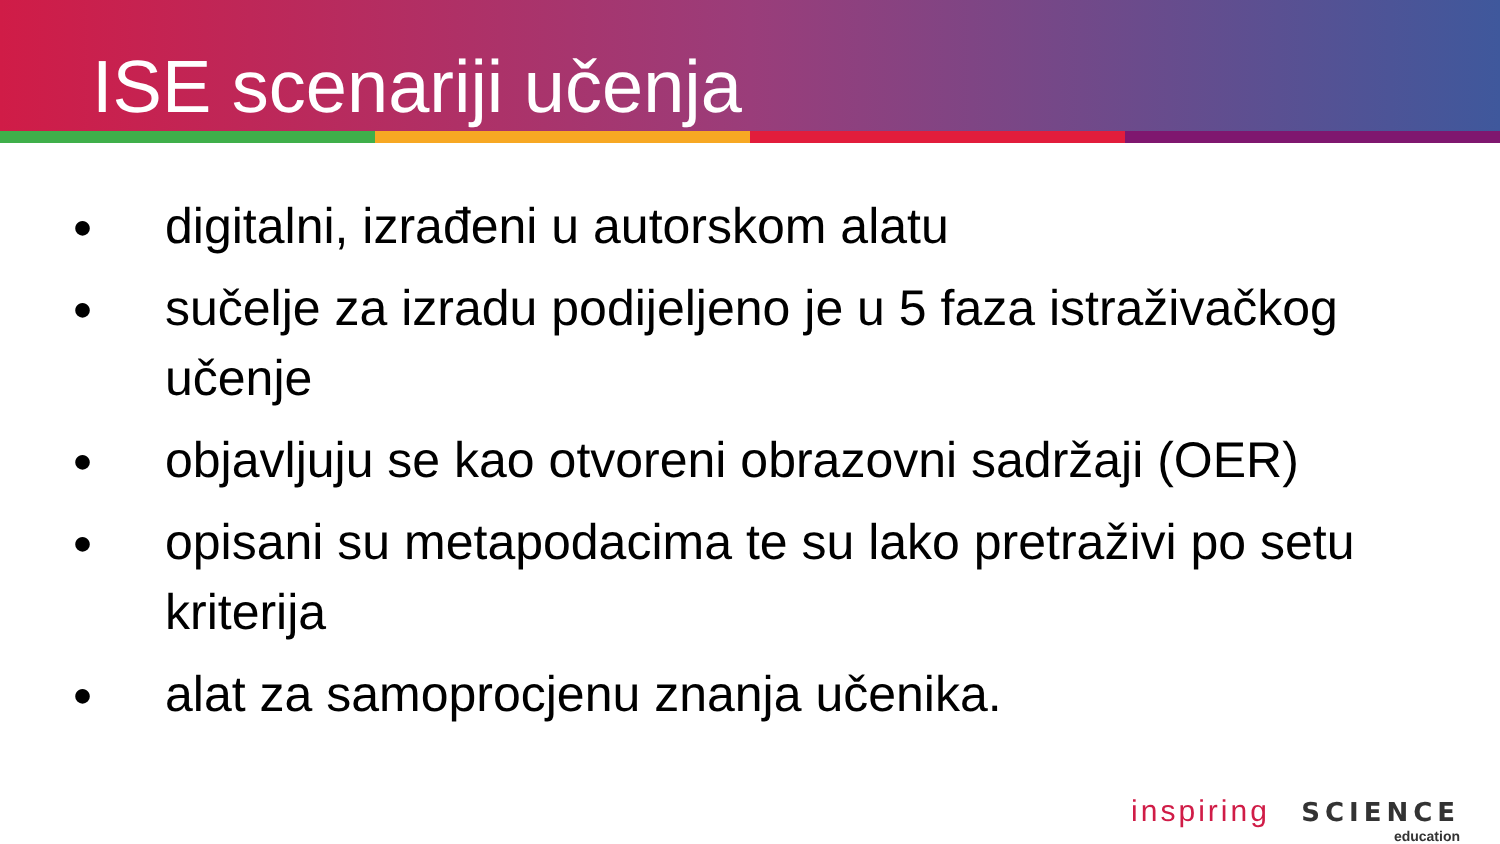ISE scenariji učenja
● digitalni, izrađeni u autorskom alatu
● sučelje za izradu podijeljeno je u 5 faza istraživačkog učenje
● objavljuju se kao otvoreni obrazovni sadržaji (OER)
● opisani su metapodacima te su lako pretraživi po setu kriterija
● alat za samoprocjenu znanja učenika.
inspiring SCIENCE
education